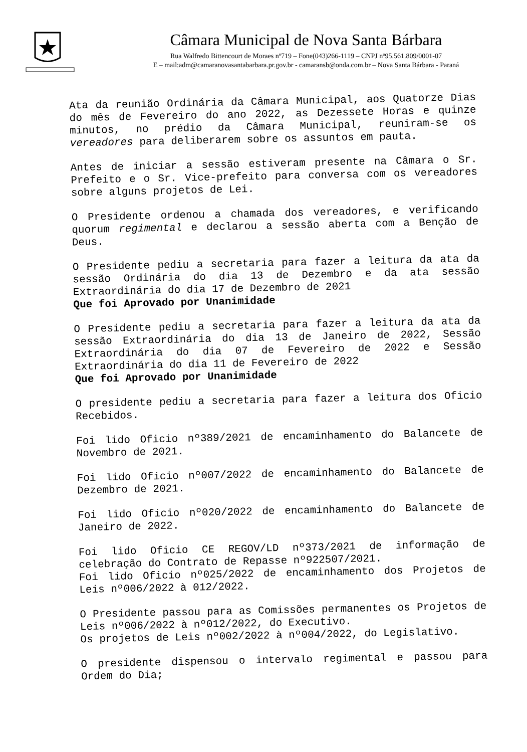Câmara Municipal de Nova Santa Bárbara
Rua Walfredo Bittencourt de Moraes nº719 – Fone(043)266-1119 – CNPJ nº95.561.809/0001-07
E – mail:adm@camaranovasantabarbara.pr.gov.br - camaransb@onda.com.br – Nova Santa Bárbara - Paraná
Ata da reunião Ordinária da Câmara Municipal, aos Quatorze Dias do mês de Fevereiro do ano 2022, as Dezessete Horas e quinze minutos, no prédio da Câmara Municipal, reuniram-se os vereadores para deliberarem sobre os assuntos em pauta.
Antes de iniciar a sessão estiveram presente na Câmara o Sr. Prefeito e o Sr. Vice-prefeito para conversa com os vereadores sobre alguns projetos de Lei.
O Presidente ordenou a chamada dos vereadores, e verificando quorum regimental e declarou a sessão aberta com a Benção de Deus.
O Presidente pediu a secretaria para fazer a leitura da ata da sessão Ordinária do dia 13 de Dezembro e da ata sessão Extraordinária do dia 17 de Dezembro de 2021
Que foi Aprovado por Unanimidade
O Presidente pediu a secretaria para fazer a leitura da ata da sessão Extraordinária do dia 13 de Janeiro de 2022, Sessão Extraordinária do dia 07 de Fevereiro de 2022 e Sessão Extraordinária do dia 11 de Fevereiro de 2022
Que foi Aprovado por Unanimidade
O presidente pediu a secretaria para fazer a leitura dos Oficio Recebidos.
Foi lido Oficio nº389/2021 de encaminhamento do Balancete de Novembro de 2021.
Foi lido Oficio nº007/2022 de encaminhamento do Balancete de Dezembro de 2021.
Foi lido Oficio nº020/2022 de encaminhamento do Balancete de Janeiro de 2022.
Foi lido Oficio CE REGOV/LD nº373/2021 de informação de celebração do Contrato de Repasse nº922507/2021.
Foi lido Oficio nº025/2022 de encaminhamento dos Projetos de Leis nº006/2022 à 012/2022.
O Presidente passou para as Comissões permanentes os Projetos de Leis nº006/2022 à nº012/2022, do Executivo.
Os projetos de Leis nº002/2022 à nº004/2022, do Legislativo.
O presidente dispensou o intervalo regimental e passou para Ordem do Dia;